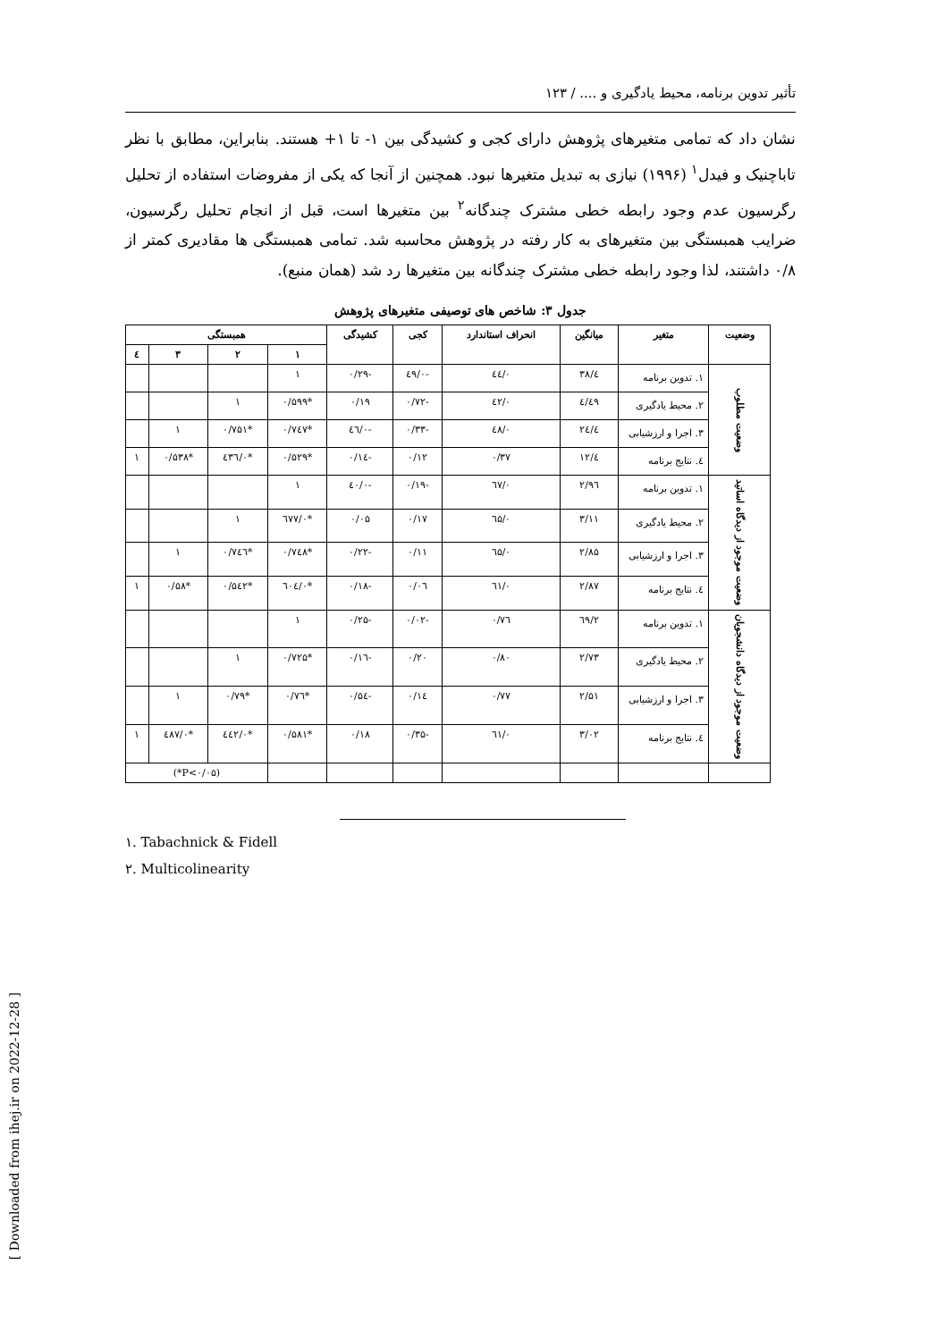تأثیر تدوین برنامه، محیط یادگیری و .... / ۱۲۳
نشان داد که تمامی متغیرهای پژوهش دارای کجی و کشیدگی بین ۱- تا ۱+ هستند. بنابراین، مطابق با نظر تاباچنیک و فیدل<sup>۱</sup> (۱۹۹۶) نیازی به تبدیل متغیرها نبود. همچنین از آنجا که یکی از مفروضات استفاده از تحلیل رگرسیون عدم وجود رابطه خطی مشترک چندگانه<sup>۲</sup> بین متغیرها است، قبل از انجام تحلیل رگرسیون، ضرایب همبستگی بین متغیرهای به کار رفته در پژوهش محاسبه شد. تمامی همبستگی ها مقادیری کمتر از ۰/۸ داشتند، لذا وجود رابطه خطی مشترک چندگانه بین متغیرها رد شد (همان منبع).
جدول ۳: شاخص های توصیفی متغیرهای پژوهش
| وضعیت | متغیر | میانگین | انحراف استاندارد | کجی | کشیدگی | همبستگی | | | |
| --- | --- | --- | --- | --- | --- | --- | --- | --- | --- |
| | | | | | | ۱ | ۲ | ۳ | ٤ |
| وضعیت مطلوب | ۱. تدوین برنامه | ٤/۳۸ | ۰/٤٤ | -۰/٤۹ | -۰/۲۹ | ۱ | | | |
| | ۲. محیط یادگیری | ٤/٤۹ | ۰/٤۲ | -۰/۷۲ | ۰/۱۹ | *۰/۵۹۹ | ۱ | | |
| | ۳. اجرا و ارزشیابی | ٤/۲٤ | ۰/٤۸ | -۰/۳۳ | -۰/٤٦ | *۰/۷٤۷ | *۰/۷۵۱ | ۱ | |
| | ٤. نتایج برنامه | ٤/۱۲ | ۰/۳۷ | ۰/۱۲ | -۰/۱٤ | *۰/۵۲۹ | *۰/٤۳٦ | *۰/۵۳۸ | ۱ |
| وضعیت موجود از دیدگاه اساتید | ۱. تدوین برنامه | ۲/۹٦ | ۰/٦۷ | -۰/۱۹ | -۰/٤۰ | ۱ | | | |
| | ۲. محیط یادگیری | ۳/۱۱ | ۰/٦۵ | ۰/۱۷ | ۰/۰۵ | *۰/٦۷۷ | ۱ | | |
| | ۳. اجرا و ارزشیابی | ۲/۸۵ | ۰/٦۵ | ۰/۱۱ | -۰/۲۲ | *۰/۷٤۸ | *۰/۷٤٦ | ۱ | |
| | ٤. نتایج برنامه | ۲/۸۷ | ۰/٦۱ | ۰/۰٦ | -۰/۱۸ | *۰/٦۰٤ | *۰/۵٤۲ | *۰/۵۸ | ۱ |
| وضعیت موجود از دیدگاه دانشجویان | ۱. تدوین برنامه | ۲/٦۹ | ۰/۷٦ | -۰/۰۲ | -۰/۲۵ | ۱ | | | |
| | ۲. محیط یادگیری | ۲/۷۳ | ۰/۸۰ | ۰/۲۰ | -۰/۱٦ | *۰/۷۲۵ | ۱ | | |
| | ۳. اجرا و ارزشیابی | ۲/۵۱ | ۰/۷۷ | ۰/۱٤ | -۰/۵٤ | *۰/۷٦ | *۰/۷۹ | ۱ | |
| | ٤. نتایج برنامه | ۳/۰۲ | ۰/٦۱ | -۰/۳۵ | ۰/۱۸ | *۰/۵۸۱ | *۰/٤٤۲ | *۰/٤۸۷ | ۱ |
| | | | | | | | (P<۰/۰۵*) | | |
۱. Tabachnick & Fidell
۲. Multicolinearity
[ Downloaded from ihej.ir on 2022-12-28 ]